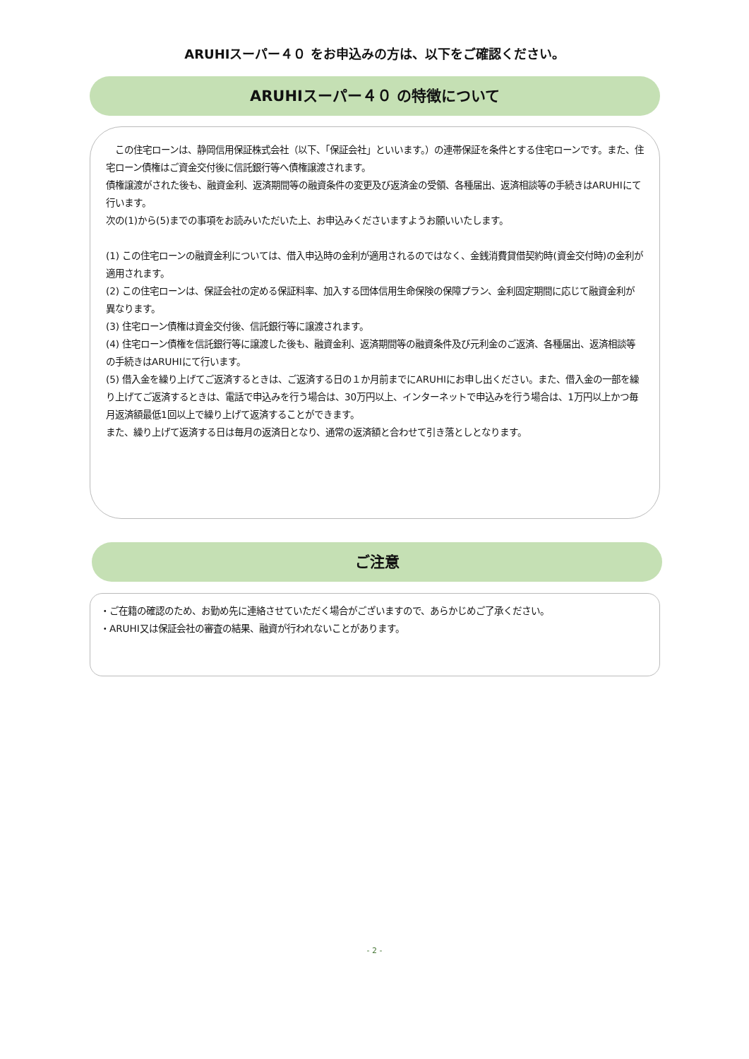ARUHIスーパー４０ をお申込みの方は、以下をご確認ください。
ARUHIスーパー４０ の特徴について
　この住宅ローンは、静岡信用保証株式会社（以下、「保証会社」といいます。）の連帯保証を条件とする住宅ローンです。また、住宅ローン債権はご資金交付後に信託銀行等へ債権譲渡されます。
債権譲渡がされた後も、融資金利、返済期間等の融資条件の変更及び返済金の受領、各種届出、返済相談等の手続きはARUHIにて行います。
次の(1)から(5)までの事項をお読みいただいた上、お申込みくださいますようお願いいたします。
(1) この住宅ローンの融資金利については、借入申込時の金利が適用されるのではなく、金銭消費貸借契約時(資金交付時)の金利が適用されます。
(2) この住宅ローンは、保証会社の定める保証料率、加入する団体信用生命保険の保障プラン、金利固定期間に応じて融資金利が異なります。
(3) 住宅ローン債権は資金交付後、信託銀行等に譲渡されます。
(4) 住宅ローン債権を信託銀行等に譲渡した後も、融資金利、返済期間等の融資条件及び元利金のご返済、各種届出、返済相談等の手続きはARUHIにて行います。
(5) 借入金を繰り上げてご返済するときは、ご返済する日の１か月前までにARUHIにお申し出ください。また、借入金の一部を繰り上げてご返済するときは、電話で申込みを行う場合は、30万円以上、インターネットで申込みを行う場合は、1万円以上かつ毎月返済額最低1回以上で繰り上げて返済することができます。
また、繰り上げて返済する日は毎月の返済日となり、通常の返済額と合わせて引き落としとなります。
ご注意
・ご在籍の確認のため、お勤め先に連絡させていただく場合がございますので、あらかじめご了承ください。
・ARUHI又は保証会社の審査の結果、融資が行われないことがあります。
- 2 -